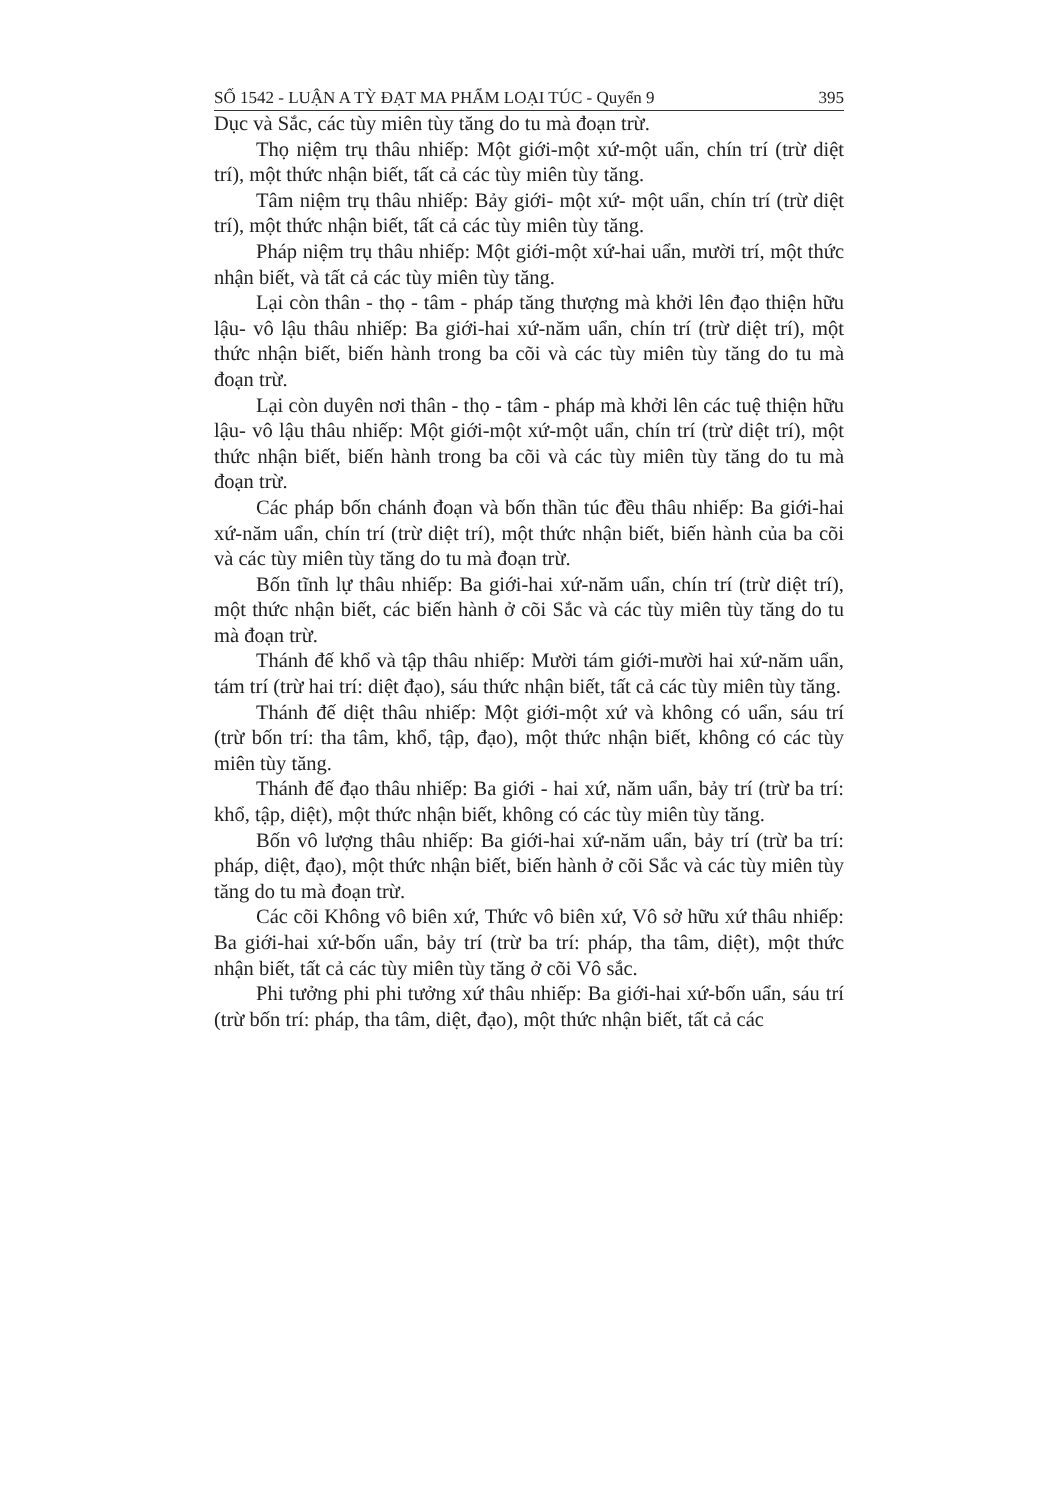SỐ 1542 - LUẬN A TỲ ĐẠT MA PHẨM LOẠI TÚC - Quyển 9 395
Dục và Sắc, các tùy miên tùy tăng do tu mà đoạn trừ.
Thọ niệm trụ thâu nhiếp: Một giới-một xứ-một uẩn, chín trí (trừ diệt trí), một thức nhận biết, tất cả các tùy miên tùy tăng.
Tâm niệm trụ thâu nhiếp: Bảy giới- một xứ- một uẩn, chín trí (trừ diệt trí), một thức nhận biết, tất cả các tùy miên tùy tăng.
Pháp niệm trụ thâu nhiếp: Một giới-một xứ-hai uẩn, mười trí, một thức nhận biết, và tất cả các tùy miên tùy tăng.
Lại còn thân - thọ - tâm - pháp tăng thượng mà khởi lên đạo thiện hữu lậu- vô lậu thâu nhiếp: Ba giới-hai xứ-năm uẩn, chín trí (trừ diệt trí), một thức nhận biết, biến hành trong ba cõi và các tùy miên tùy tăng do tu mà đoạn trừ.
Lại còn duyên nơi thân - thọ - tâm - pháp mà khởi lên các tuệ thiện hữu lậu- vô lậu thâu nhiếp: Một giới-một xứ-một uẩn, chín trí (trừ diệt trí), một thức nhận biết, biến hành trong ba cõi và các tùy miên tùy tăng do tu mà đoạn trừ.
Các pháp bốn chánh đoạn và bốn thần túc đều thâu nhiếp: Ba giới-hai xứ-năm uẩn, chín trí (trừ diệt trí), một thức nhận biết, biến hành của ba cõi và các tùy miên tùy tăng do tu mà đoạn trừ.
Bốn tĩnh lự thâu nhiếp: Ba giới-hai xứ-năm uẩn, chín trí (trừ diệt trí), một thức nhận biết, các biến hành ở cõi Sắc và các tùy miên tùy tăng do tu mà đoạn trừ.
Thánh đế khổ và tập thâu nhiếp: Mười tám giới-mười hai xứ-năm uẩn, tám trí (trừ hai trí: diệt đạo), sáu thức nhận biết, tất cả các tùy miên tùy tăng.
Thánh đế diệt thâu nhiếp: Một giới-một xứ và không có uẩn, sáu trí (trừ bốn trí: tha tâm, khổ, tập, đạo), một thức nhận biết, không có các tùy miên tùy tăng.
Thánh đế đạo thâu nhiếp: Ba giới - hai xứ, năm uẩn, bảy trí (trừ ba trí: khổ, tập, diệt), một thức nhận biết, không có các tùy miên tùy tăng.
Bốn vô lượng thâu nhiếp: Ba giới-hai xứ-năm uẩn, bảy trí (trừ ba trí: pháp, diệt, đạo), một thức nhận biết, biến hành ở cõi Sắc và các tùy miên tùy tăng do tu mà đoạn trừ.
Các cõi Không vô biên xứ, Thức vô biên xứ, Vô sở hữu xứ thâu nhiếp: Ba giới-hai xứ-bốn uẩn, bảy trí (trừ ba trí: pháp, tha tâm, diệt), một thức nhận biết, tất cả các tùy miên tùy tăng ở cõi Vô sắc.
Phi tưởng phi phi tưởng xứ thâu nhiếp: Ba giới-hai xứ-bốn uẩn, sáu trí (trừ bốn trí: pháp, tha tâm, diệt, đạo), một thức nhận biết, tất cả các